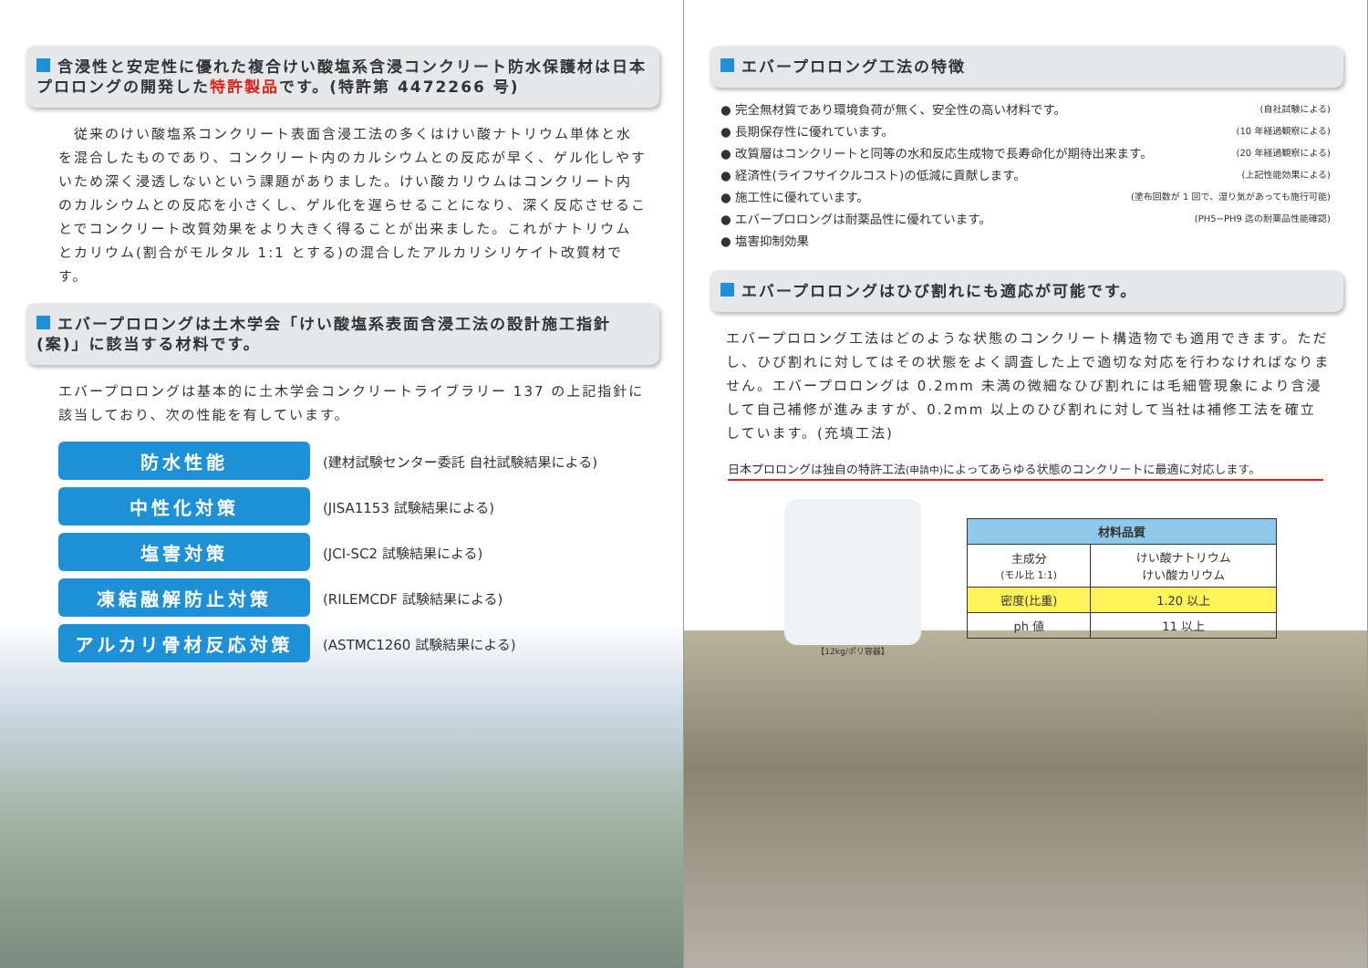含浸性と安定性に優れた複合けい酸塩系含浸コンクリート防水保護材は日本プロロングの開発した特許製品です。(特許第 4472266 号)
　従来のけい酸塩系コンクリート表面含浸工法の多くはけい酸ナトリウム単体と水を混合したものであり、コンクリート内のカルシウムとの反応が早く、ゲル化しやすいため深く浸透しないという課題がありました。けい酸カリウムはコンクリート内のカルシウムとの反応を小さくし、ゲル化を遅らせることになり、深く反応させることでコンクリート改質効果をより大きく得ることが出来ました。これがナトリウムとカリウム(割合がモルタル 1:1 とする)の混合したアルカリシリケイト改質材です。
エバープロロングは土木学会「けい酸塩系表面含浸工法の設計施工指針(案)」に該当する材料です。
エバープロロングは基本的に土木学会コンクリートライブラリー 137 の上記指針に該当しており、次の性能を有しています。
防水性能
(建材試験センター委託 自社試験結果による)
中性化対策
(JISA1153 試験結果による)
塩害対策
(JCI-SC2 試験結果による)
凍結融解防止対策
(RILEMCDF 試験結果による)
アルカリ骨材反応対策
(ASTMC1260 試験結果による)
エバープロロング工法の特徴
● 完全無材質であり環境負荷が無く、安全性の高い材料です。 (自社試験による)
● 長期保存性に優れています。 (10 年経過観察による)
● 改質層はコンクリートと同等の水和反応生成物で長寿命化が期待出来ます。 (20 年経過観察による)
● 経済性(ライフサイクルコスト)の低減に貢献します。 (上記性能効果による)
● 施工性に優れています。 (塗布回数が 1 回で、湿り気があっても施行可能)
● エバープロロングは耐薬品性に優れています。 (PH5~PH9 迄の耐薬品性能確認)
● 塩害抑制効果
エバープロロングはひび割れにも適応が可能です。
エバープロロング工法はどのような状態のコンクリート構造物でも適用できます。ただし、ひび割れに対してはその状態をよく調査した上で適切な対応を行わなければなりません。エバープロロングは 0.2mm 未満の微細なひび割れには毛細管現象により含浸して自己補修が進みますが、0.2mm 以上のひび割れに対して当社は補修工法を確立しています。(充填工法)
日本プロロングは独自の特許工法(申請中) によってあらゆる状態のコンクリートに最適に対応します。
【12kg/ポリ容器】
| 材料品質 | |
| --- | --- |
| 主成分 (モル比 1:1) | けい酸ナトリウム けい酸カリウム |
| 密度(比重) | 1.20 以上 |
| ph 値 | 11 以上 |